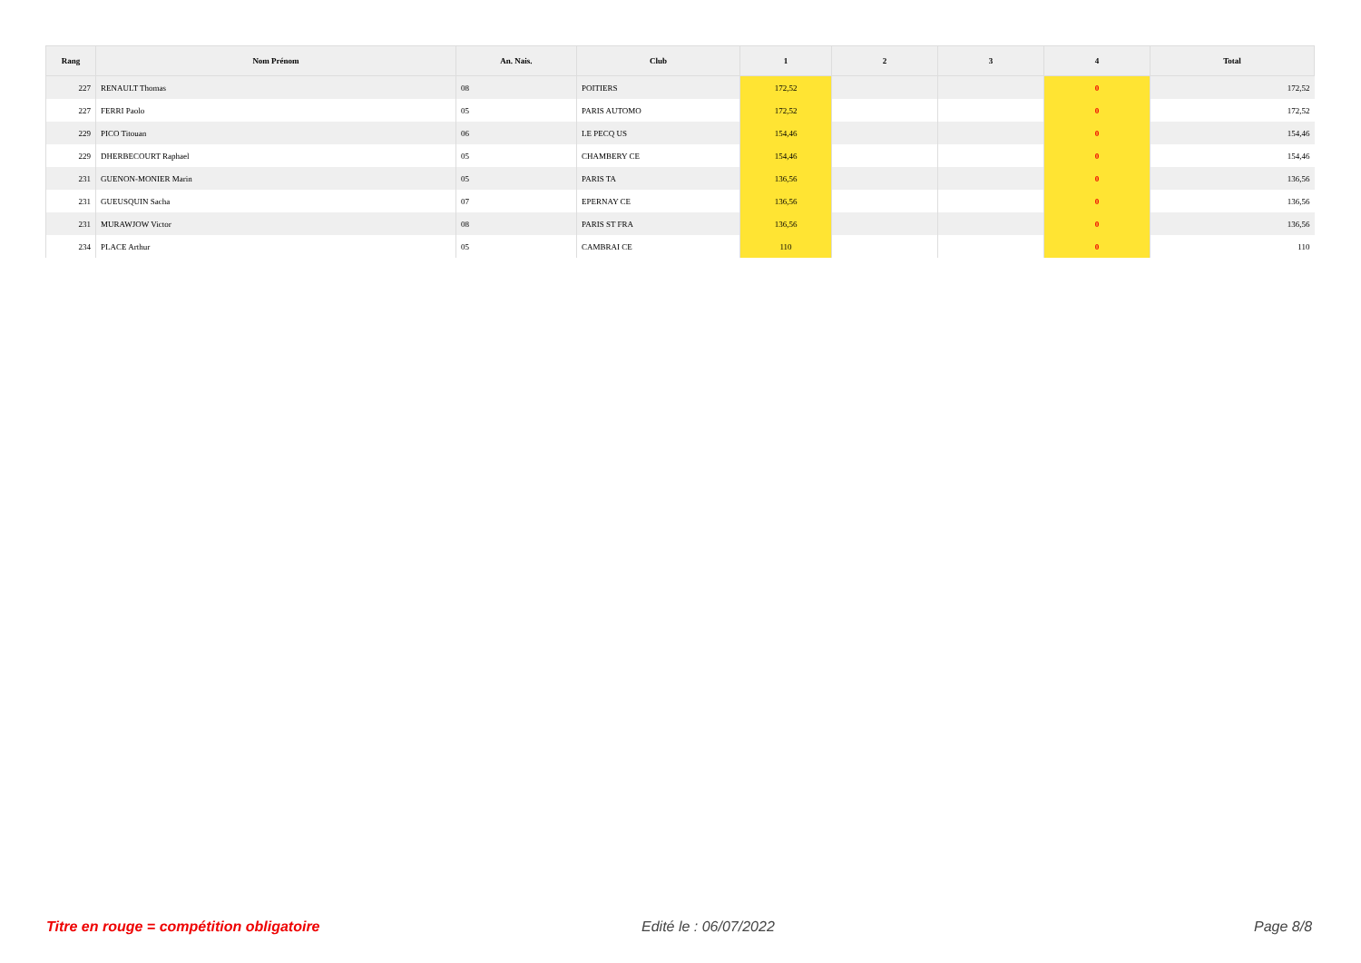| Rang | Nom Prénom | An. Nais. | Club | 1 | 2 | 3 | 4 | Total |
| --- | --- | --- | --- | --- | --- | --- | --- | --- |
| 227 | RENAULT Thomas | 08 | POITIERS | 172,52 | | | 0 | 172,52 |
| 227 | FERRI Paolo | 05 | PARIS AUTOMO | 172,52 | | | 0 | 172,52 |
| 229 | PICO Titouan | 06 | LE PECQ US | 154,46 | | | 0 | 154,46 |
| 229 | DHERBECOURT Raphael | 05 | CHAMBERY CE | 154,46 | | | 0 | 154,46 |
| 231 | GUENON-MONIER Marin | 05 | PARIS TA | 136,56 | | | 0 | 136,56 |
| 231 | GUEUSQUIN Sacha | 07 | EPERNAY CE | 136,56 | | | 0 | 136,56 |
| 231 | MURAWJOW Victor | 08 | PARIS ST FRA | 136,56 | | | 0 | 136,56 |
| 234 | PLACE Arthur | 05 | CAMBRAI CE | 110 | | | 0 | 110 |
Titre en rouge = compétition obligatoire
Edité le : 06/07/2022 Page 8/8